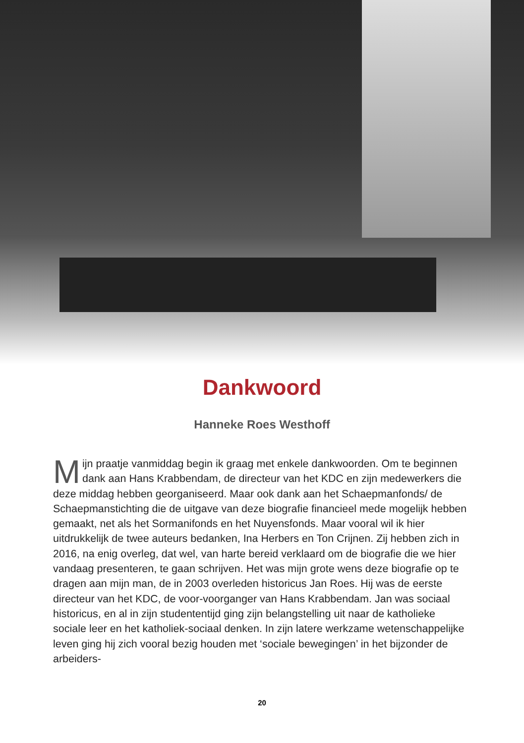Dankwoord
Hanneke Roes Westhoff
Mijn praatje vanmiddag begin ik graag met enkele dankwoorden. Om te beginnen dank aan Hans Krabbendam, de directeur van het KDC en zijn medewerkers die deze middag hebben georganiseerd. Maar ook dank aan het Schaepmanfonds/ de Schaepmanstichting die de uitgave van deze biografie financieel mede mogelijk hebben gemaakt, net als het Sormanifonds en het Nuyensfonds. Maar vooral wil ik hier uitdrukkelijk de twee auteurs bedanken, Ina Herbers en Ton Crijnen. Zij hebben zich in 2016, na enig overleg, dat wel, van harte bereid verklaard om de biografie die we hier vandaag presenteren, te gaan schrijven. Het was mijn grote wens deze biografie op te dragen aan mijn man, de in 2003 overleden historicus Jan Roes. Hij was de eerste directeur van het KDC, de voor-voorganger van Hans Krabbendam. Jan was sociaal historicus, en al in zijn studententijd ging zijn belangstelling uit naar de katholieke sociale leer en het katholiek-sociaal denken. In zijn latere werkzame wetenschappelijke leven ging hij zich vooral bezig houden met ‘sociale bewegingen’ in het bijzonder de arbeiders-
20